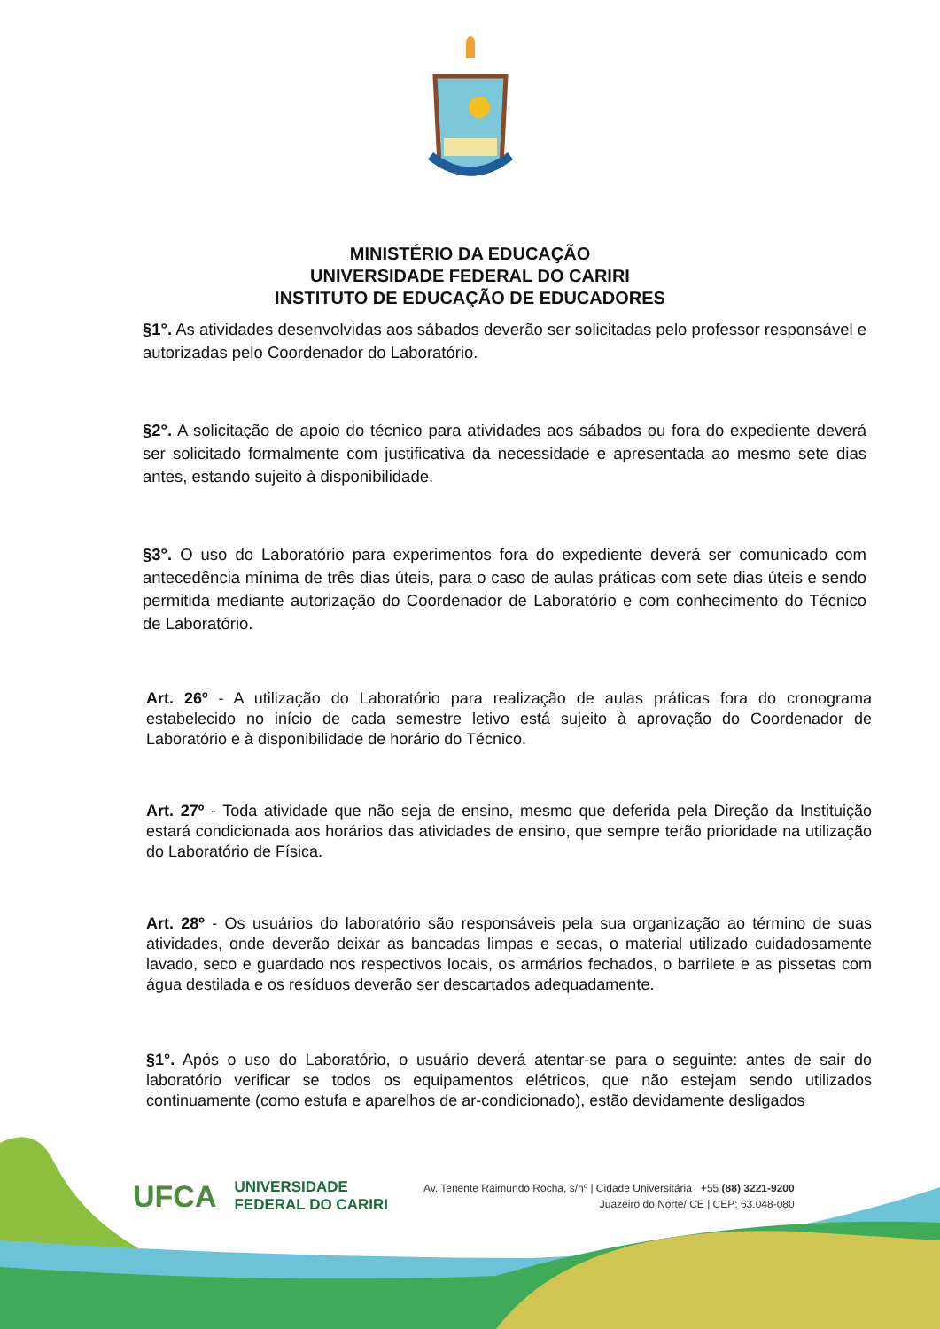MINISTÉRIO DA EDUCAÇÃO
UNIVERSIDADE FEDERAL DO CARIRI
INSTITUTO DE EDUCAÇÃO DE EDUCADORES
§1°. As atividades desenvolvidas aos sábados deverão ser solicitadas pelo professor responsável e autorizadas pelo Coordenador do Laboratório.
§2°. A solicitação de apoio do técnico para atividades aos sábados ou fora do expediente deverá ser solicitado formalmente com justificativa da necessidade e apresentada ao mesmo sete dias antes, estando sujeito à disponibilidade.
§3°. O uso do Laboratório para experimentos fora do expediente deverá ser comunicado com antecedência mínima de três dias úteis, para o caso de aulas práticas com sete dias úteis e sendo permitida mediante autorização do Coordenador de Laboratório e com conhecimento do Técnico de Laboratório.
Art. 26º - A utilização do Laboratório para realização de aulas práticas fora do cronograma estabelecido no início de cada semestre letivo está sujeito à aprovação do Coordenador de Laboratório e à disponibilidade de horário do Técnico.
Art. 27º - Toda atividade que não seja de ensino, mesmo que deferida pela Direção da Instituição estará condicionada aos horários das atividades de ensino, que sempre terão prioridade na utilização do Laboratório de Física.
Art. 28º - Os usuários do laboratório são responsáveis pela sua organização ao término de suas atividades, onde deverão deixar as bancadas limpas e secas, o material utilizado cuidadosamente lavado, seco e guardado nos respectivos locais, os armários fechados, o barrilete e as pissetas com água destilada e os resíduos deverão ser descartados adequadamente.
§1°. Após o uso do Laboratório, o usuário deverá atentar-se para o seguinte: antes de sair do laboratório verificar se todos os equipamentos elétricos, que não estejam sendo utilizados continuamente (como estufa e aparelhos de ar-condicionado), estão devidamente desligados
UFCA UNIVERSIDADE
FEDERAL DO CARIRI Av. Tenente Raimundo Rocha, s/nº | Cidade Universitária +55 (88) 3221-9200
Juazeiro do Norte/ CE | CEP: 63.048-080